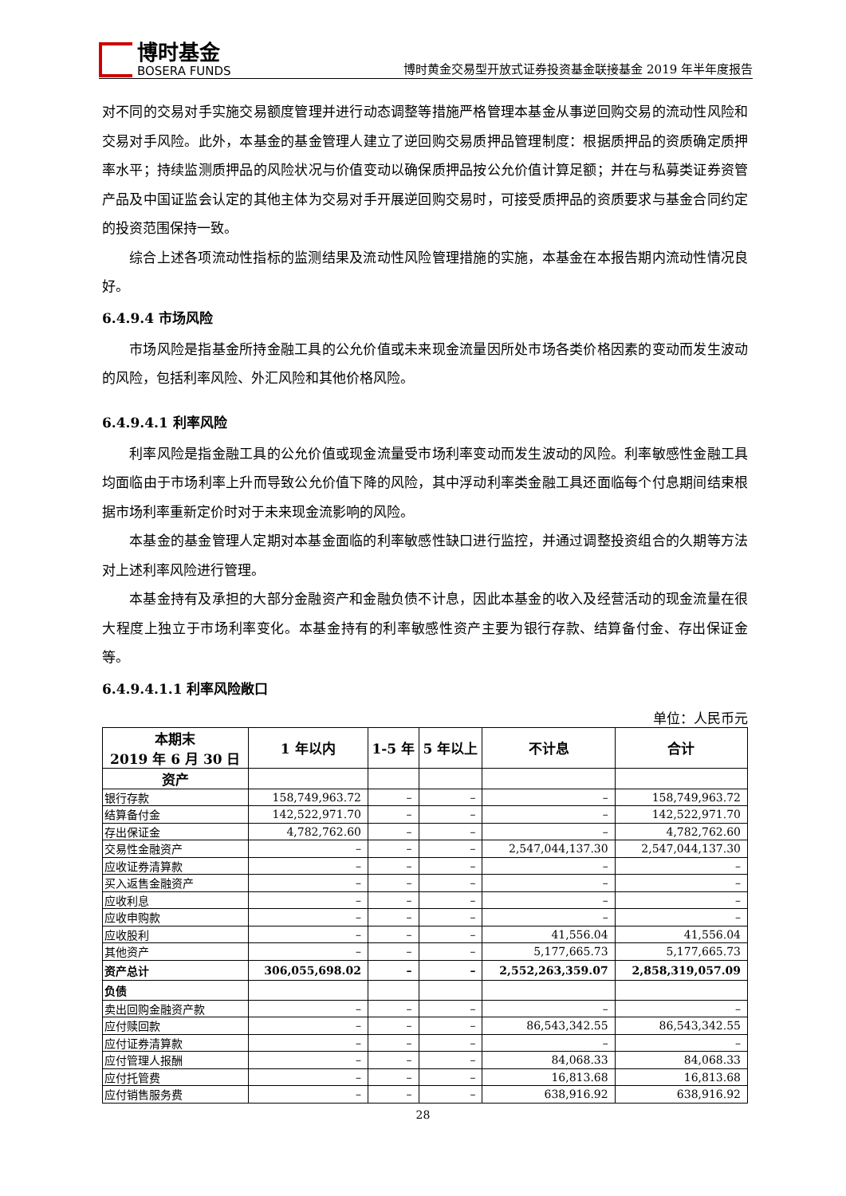博时基金
BOSERA FUNDS
博时黄金交易型开放式证券投资基金联接基金 2019 年半年度报告
对不同的交易对手实施交易额度管理并进行动态调整等措施严格管理本基金从事逆回购交易的流动性风险和交易对手风险。此外，本基金的基金管理人建立了逆回购交易质押品管理制度：根据质押品的资质确定质押率水平；持续监测质押品的风险状况与价值变动以确保质押品按公允价值计算足额；并在与私募类证券资管产品及中国证监会认定的其他主体为交易对手开展逆回购交易时，可接受质押品的资质要求与基金合同约定的投资范围保持一致。
综合上述各项流动性指标的监测结果及流动性风险管理措施的实施，本基金在本报告期内流动性情况良好。
6.4.9.4 市场风险
市场风险是指基金所持金融工具的公允价值或未来现金流量因所处市场各类价格因素的变动而发生波动的风险，包括利率风险、外汇风险和其他价格风险。
6.4.9.4.1 利率风险
利率风险是指金融工具的公允价值或现金流量受市场利率变动而发生波动的风险。利率敏感性金融工具均面临由于市场利率上升而导致公允价值下降的风险，其中浮动利率类金融工具还面临每个付息期间结束根据市场利率重新定价时对于未来现金流影响的风险。
本基金的基金管理人定期对本基金面临的利率敏感性缺口进行监控，并通过调整投资组合的久期等方法对上述利率风险进行管理。
本基金持有及承担的大部分金融资产和金融负债不计息，因此本基金的收入及经营活动的现金流量在很大程度上独立于市场利率变化。本基金持有的利率敏感性资产主要为银行存款、结算备付金、存出保证金等。
6.4.9.4.1.1 利率风险敞口
单位：人民币元
| 本期末 2019 年 6 月 30 日 | 1 年以内 | 1-5 年 | 5 年以上 | 不计息 | 合计 |
| --- | --- | --- | --- | --- | --- |
| 资产 | | | | | |
| 银行存款 | 158,749,963.72 | – | – | – | 158,749,963.72 |
| 结算备付金 | 142,522,971.70 | – | – | – | 142,522,971.70 |
| 存出保证金 | 4,782,762.60 | – | – | – | 4,782,762.60 |
| 交易性金融资产 | – | – | – | 2,547,044,137.30 | 2,547,044,137.30 |
| 应收证券清算款 | – | – | – | – | – |
| 买入返售金融资产 | – | – | – | – | – |
| 应收利息 | – | – | – | – | – |
| 应收申购款 | – | – | – | – | – |
| 应收股利 | – | – | – | 41,556.04 | 41,556.04 |
| 其他资产 | – | – | – | 5,177,665.73 | 5,177,665.73 |
| 资产总计 | 306,055,698.02 | – | – | 2,552,263,359.07 | 2,858,319,057.09 |
| 负债 | | | | | |
| 卖出回购金融资产款 | – | – | – | – | – |
| 应付赎回款 | – | – | – | 86,543,342.55 | 86,543,342.55 |
| 应付证券清算款 | – | – | – | – | – |
| 应付管理人报酬 | – | – | – | 84,068.33 | 84,068.33 |
| 应付托管费 | – | – | – | 16,813.68 | 16,813.68 |
| 应付销售服务费 | – | – | – | 638,916.92 | 638,916.92 |
28